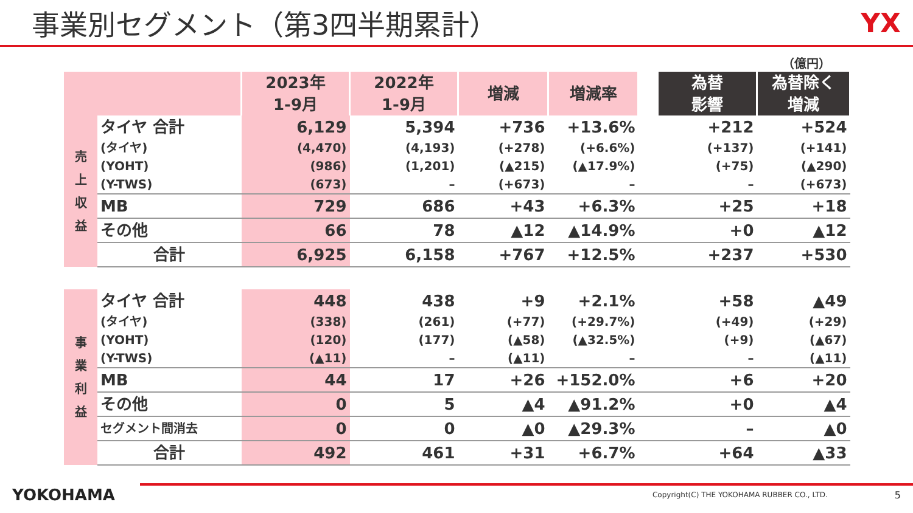事業別セグメント（第3四半期累計） YX
（億円）
| | | 2023年 1-9月 | 2022年 1-9月 | 増減 | 増減率 | | 為替 影響 | 為替除く 増減 |
| 売 上 収 益 | タイヤ 合計 | 6,129 | 5,394 | +736 | +13.6% | | +212 | +524 |
| | (タイヤ) | (4,470) | (4,193) | (+278) | (+6.6%) | | (+137) | (+141) |
| | (YOHT) | (986) | (1,201) | (▲215) | (▲17.9%) | | (+75) | (▲290) |
| | (Y-TWS) | (673) | – | (+673) | – | | – | (+673) |
| | MB | 729 | 686 | +43 | +6.3% | | +25 | +18 |
| | その他 | 66 | 78 | ▲12 | ▲14.9% | | +0 | ▲12 |
| | 合計 | 6,925 | 6,158 | +767 | +12.5% | | +237 | +530 |
| 事 業 利 益 | タイヤ 合計 | 448 | 438 | +9 | +2.1% | | +58 | ▲49 |
| | (タイヤ) | (338) | (261) | (+77) | (+29.7%) | | (+49) | (+29) |
| | (YOHT) | (120) | (177) | (▲58) | (▲32.5%) | | (+9) | (▲67) |
| | (Y-TWS) | (▲11) | – | (▲11) | – | | – | (▲11) |
| | MB | 44 | 17 | +26 | +152.0% | | +6 | +20 |
| | その他 | 0 | 5 | ▲4 | ▲91.2% | | +0 | ▲4 |
| | セグメント間消去 | 0 | 0 | ▲0 | ▲29.3% | | – | ▲0 |
| | 合計 | 492 | 461 | +31 | +6.7% | | +64 | ▲33 |
YOKOHAMA Copyright(C) THE YOKOHAMA RUBBER CO., LTD. 5